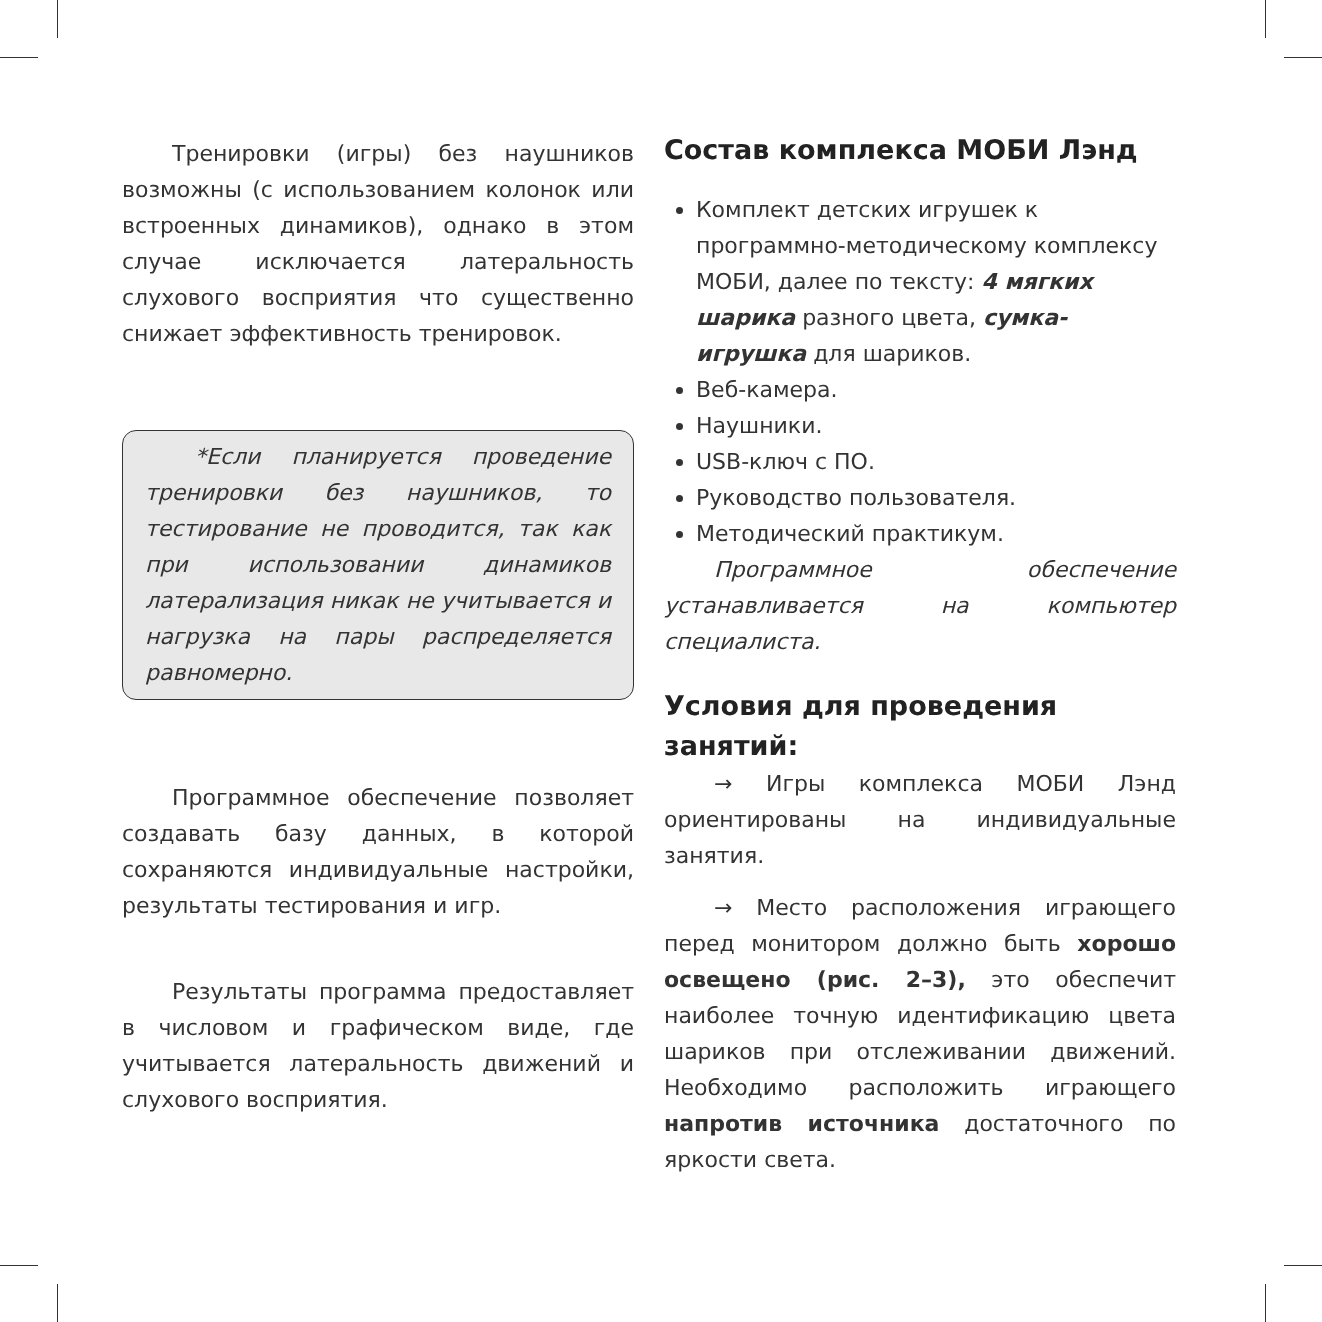Тренировки (игры) без наушников возможны (с использованием колонок или встроенных динамиков), однако в этом случае исключается латеральность слухового восприятия что существенно снижает эффективность тренировок.
*Если планируется проведение тренировки без наушников, то тестирование не проводится, так как при использовании динамиков латерализация никак не учитывается и нагрузка на пары распределяется равномерно.
Программное обеспечение позволяет создавать базу данных, в которой сохраняются индивидуальные настройки, результаты тестирования и игр.
Результаты программа предоставляет в числовом и графическом виде, где учитывается латеральность движений и слухового восприятия.
Состав комплекса МОБИ Лэнд
Комплект детских игрушек к программно-методическому комплексу МОБИ, далее по тексту: 4 мягких шарика разного цвета, сумка-игрушка для шариков.
Веб-камера.
Наушники.
USB-ключ с ПО.
Руководство пользователя.
Методический практикум.
Программное обеспечение устанавливается на компьютер специалиста.
Условия для проведения занятий:
→ Игры комплекса МОБИ Лэнд ориентированы на индивидуальные занятия.
→ Место расположения играющего перед монитором должно быть хорошо освещено (рис. 2–3), это обеспечит наиболее точную идентификацию цвета шариков при отслеживании движений. Необходимо расположить играющего напротив источника достаточного по яркости света.